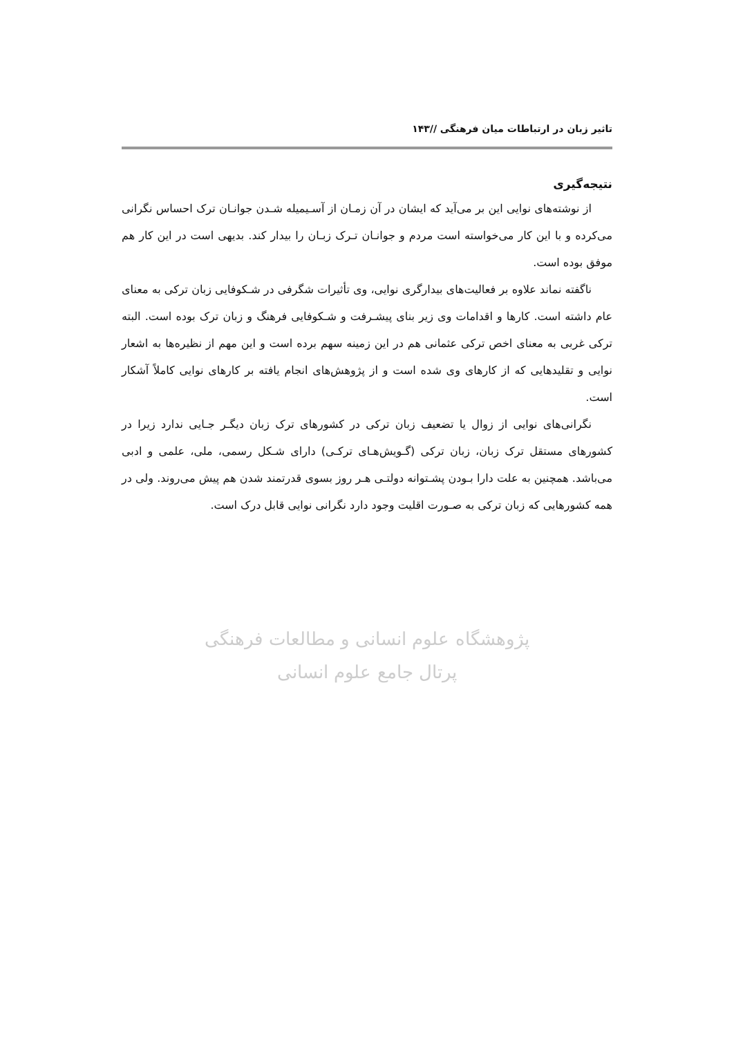تاثیر زبان در ارتباطات میان فرهنگی //۱۴۳
نتیجه‌گیری
از نوشته‌های نوایی این بر می‌آید که ایشان در آن زمـان از آسـیمیله شـدن جوانـان ترک احساس نگرانی می‌کرده و با این کار می‌خواسته است مردم و جوانـان تـرک زبـان را بیدار کند. بدیهی است در این کار هم موفق بوده است.
ناگفته نماند علاوه بر فعالیت‌های بیدارگری نوایی، وی تأثیرات شگرفی در شـکوفایی زبان ترکی به معنای عام داشته است. کارها و اقدامات وی زیر بنای پیشـرفت و شـکوفایی فرهنگ و زبان ترک بوده است. البته ترکی غربی به معنای اخص ترکی عثمانی هم در این زمینه سهم برده است و این مهم از نظیره‌ها به اشعار نوایی و تقلیدهایی که از کارهای وی شده است و از پژوهش‌های انجام یافته بر کارهای نوایی کاملاً آشکار است.
نگرانی‌های نوایی از زوال یا تضعیف زبان ترکی در کشورهای ترک زبان دیگـر جـایی ندارد زیرا در کشورهای مستقل ترک زبان، زبان ترکی (گـویش‌هـای ترکـی) دارای شـکل رسمی، ملی، علمی و ادبی می‌باشد. همچنین به علت دارا بـودن پشـتوانه دولتـی هـر روز بسوی قدرتمند شدن هم پیش می‌روند. ولی در همه کشورهایی که زبان ترکی به صـورت اقلیت وجود دارد نگرانی نوایی قابل درک است.
پژوهشگاه علوم انسانی و مطالعات فرهنگی
پرتال جامع علوم انسانی